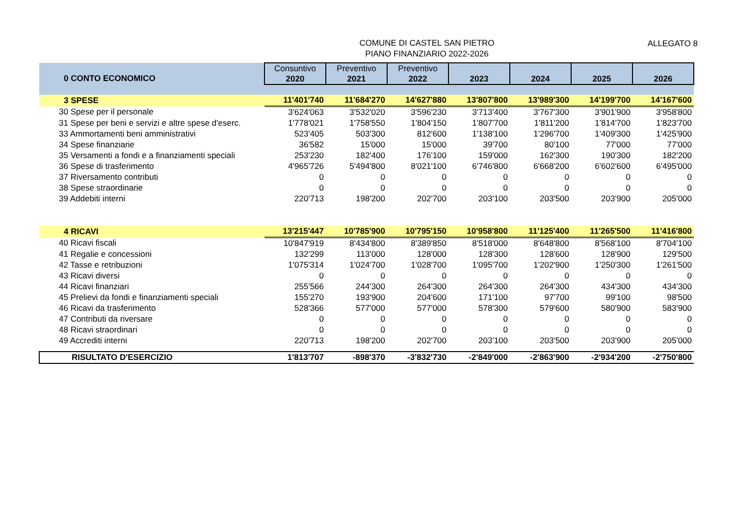COMUNE DI CASTEL SAN PIETRO
PIANO FINANZIARIO 2022-2026
ALLEGATO 8
| 0 CONTO ECONOMICO | Consuntivo 2020 | Preventivo 2021 | Preventivo 2022 | 2023 | 2024 | 2025 | 2026 |
| 3 SPESE | 11'401'740 | 11'684'270 | 14'627'880 | 13'807'800 | 13'989'300 | 14'199'700 | 14'167'600 |
| 30 Spese per il personale | 3'624'063 | 3'532'020 | 3'596'230 | 3'713'400 | 3'767'300 | 3'901'900 | 3'958'800 |
| 31 Spese per beni e servizi e altre spese d'eserc. | 1'778'021 | 1'758'550 | 1'804'150 | 1'807'700 | 1'811'200 | 1'814'700 | 1'823'700 |
| 33 Ammortamenti beni amministrativi | 523'405 | 503'300 | 812'600 | 1'138'100 | 1'296'700 | 1'409'300 | 1'425'900 |
| 34 Spese finanziarie | 36'582 | 15'000 | 15'000 | 39'700 | 80'100 | 77'000 | 77'000 |
| 35 Versamenti a fondi e a finanziamenti speciali | 253'230 | 182'400 | 176'100 | 159'000 | 162'300 | 190'300 | 182'200 |
| 36 Spese di trasferimento | 4'965'726 | 5'494'800 | 8'021'100 | 6'746'800 | 6'668'200 | 6'602'600 | 6'495'000 |
| 37 Riversamento contributi | 0 | 0 | 0 | 0 | 0 | 0 | 0 |
| 38 Spese straordinarie | 0 | 0 | 0 | 0 | 0 | 0 | 0 |
| 39 Addebiti interni | 220'713 | 198'200 | 202'700 | 203'100 | 203'500 | 203'900 | 205'000 |
| 4 RICAVI | 13'215'447 | 10'785'900 | 10'795'150 | 10'958'800 | 11'125'400 | 11'265'500 | 11'416'800 |
| 40 Ricavi fiscali | 10'847'919 | 8'434'800 | 8'389'850 | 8'518'000 | 8'648'800 | 8'568'100 | 8'704'100 |
| 41 Regalie e concessioni | 132'299 | 113'000 | 128'000 | 128'300 | 128'600 | 128'900 | 129'500 |
| 42 Tasse e retribuzioni | 1'075'314 | 1'024'700 | 1'028'700 | 1'095'700 | 1'202'900 | 1'250'300 | 1'261'500 |
| 43 Ricavi diversi | 0 | 0 | 0 | 0 | 0 | 0 | 0 |
| 44 Ricavi finanziari | 255'566 | 244'300 | 264'300 | 264'300 | 264'300 | 434'300 | 434'300 |
| 45 Prelievi da fondi e finanziamenti speciali | 155'270 | 193'900 | 204'600 | 171'100 | 97'700 | 99'100 | 98'500 |
| 46 Ricavi da trasferimento | 528'366 | 577'000 | 577'000 | 578'300 | 579'600 | 580'900 | 583'900 |
| 47 Contributi da riversare | 0 | 0 | 0 | 0 | 0 | 0 | 0 |
| 48 Ricavi straordinari | 0 | 0 | 0 | 0 | 0 | 0 | 0 |
| 49 Accrediti interni | 220'713 | 198'200 | 202'700 | 203'100 | 203'500 | 203'900 | 205'000 |
| RISULTATO D'ESERCIZIO | 1'813'707 | -898'370 | -3'832'730 | -2'849'000 | -2'863'900 | -2'934'200 | -2'750'800 |